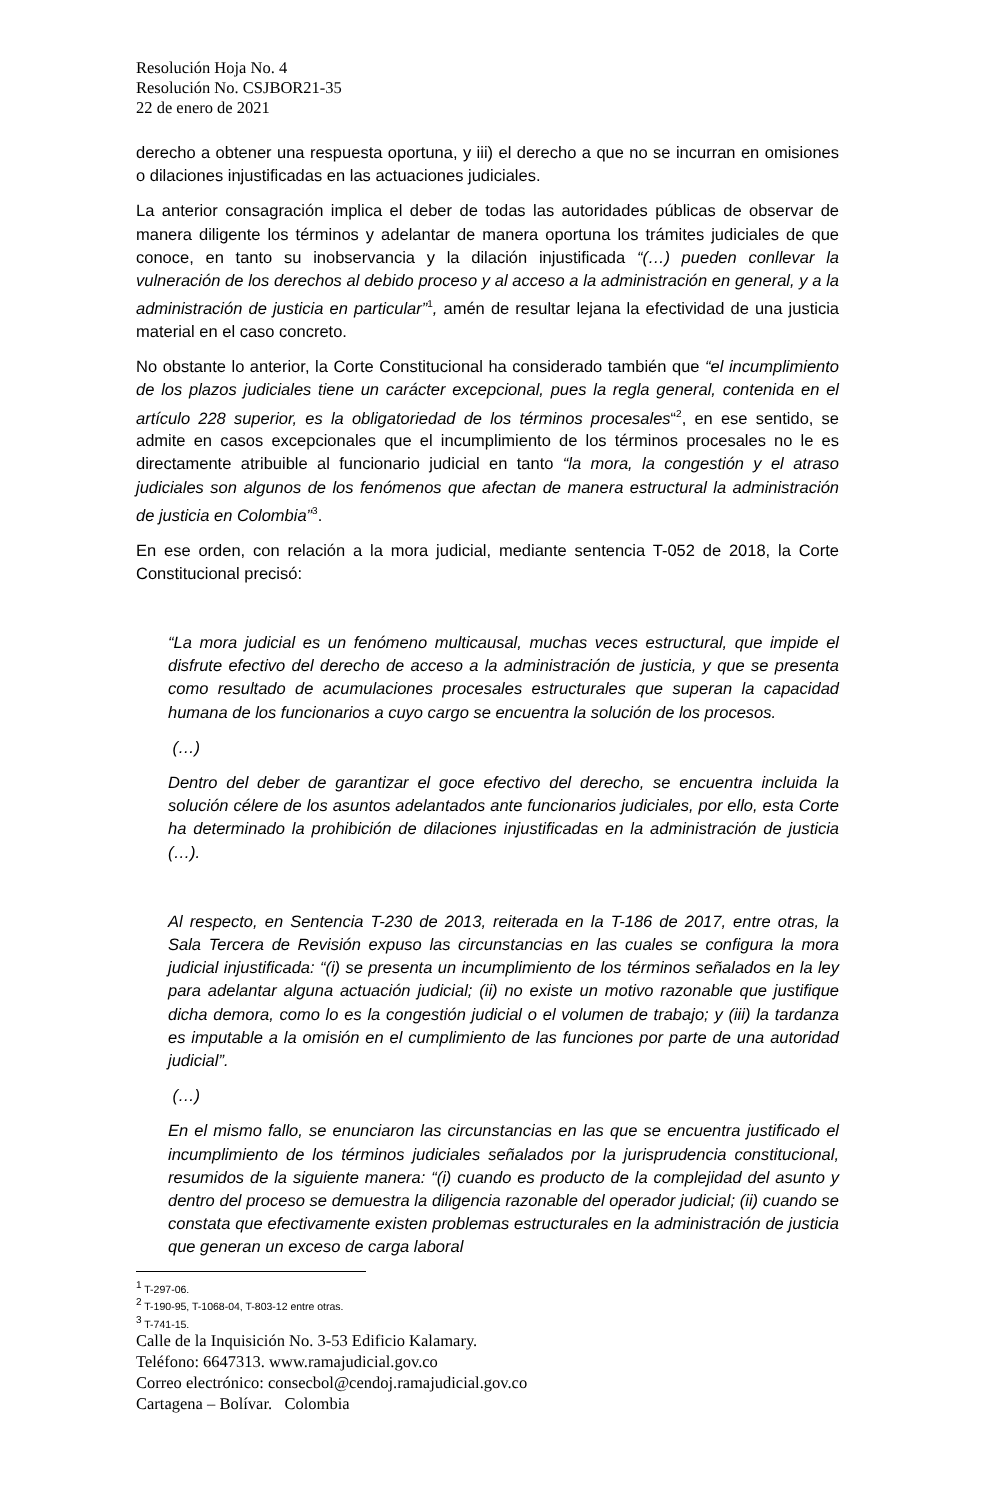Resolución Hoja No. 4
Resolución No. CSJBOR21-35
22 de enero de 2021
derecho a obtener una respuesta oportuna, y iii) el derecho a que no se incurran en omisiones o dilaciones injustificadas en las actuaciones judiciales.
La anterior consagración implica el deber de todas las autoridades públicas de observar de manera diligente los términos y adelantar de manera oportuna los trámites judiciales de que conoce, en tanto su inobservancia y la dilación injustificada “(…) pueden conllevar la vulneración de los derechos al debido proceso y al acceso a la administración en general, y a la administración de justicia en particular”<sup>1</sup>, amén de resultar lejana la efectividad de una justicia material en el caso concreto.
No obstante lo anterior, la Corte Constitucional ha considerado también que “el incumplimiento de los plazos judiciales tiene un carácter excepcional, pues la regla general, contenida en el artículo 228 superior, es la obligatoriedad de los términos procesales“<sup>2</sup>, en ese sentido, se admite en casos excepcionales que el incumplimiento de los términos procesales no le es directamente atribuible al funcionario judicial en tanto “la mora, la congestión y el atraso judiciales son algunos de los fenómenos que afectan de manera estructural la administración de justicia en Colombia”<sup>3</sup>.
En ese orden, con relación a la mora judicial, mediante sentencia T-052 de 2018, la Corte Constitucional precisó:
“La mora judicial es un fenómeno multicausal, muchas veces estructural, que impide el disfrute efectivo del derecho de acceso a la administración de justicia, y que se presenta como resultado de acumulaciones procesales estructurales que superan la capacidad humana de los funcionarios a cuyo cargo se encuentra la solución de los procesos.
(…)
Dentro del deber de garantizar el goce efectivo del derecho, se encuentra incluida la solución célere de los asuntos adelantados ante funcionarios judiciales, por ello, esta Corte ha determinado la prohibición de dilaciones injustificadas en la administración de justicia (…).
Al respecto, en Sentencia T-230 de 2013, reiterada en la T-186 de 2017, entre otras, la Sala Tercera de Revisión expuso las circunstancias en las cuales se configura la mora judicial injustificada: “(i) se presenta un incumplimiento de los términos señalados en la ley para adelantar alguna actuación judicial; (ii) no existe un motivo razonable que justifique dicha demora, como lo es la congestión judicial o el volumen de trabajo; y (iii) la tardanza es imputable a la omisión en el cumplimiento de las funciones por parte de una autoridad judicial”.
(…)
En el mismo fallo, se enunciaron las circunstancias en las que se encuentra justificado el incumplimiento de los términos judiciales señalados por la jurisprudencia constitucional, resumidos de la siguiente manera: “(i) cuando es producto de la complejidad del asunto y dentro del proceso se demuestra la diligencia razonable del operador judicial; (ii) cuando se constata que efectivamente existen problemas estructurales en la administración de justicia que generan un exceso de carga laboral
<sup>1</sup> T-297-06.
<sup>2</sup> T-190-95, T-1068-04, T-803-12 entre otras.
<sup>3</sup> T-741-15.
Calle de la Inquisición No. 3-53 Edificio Kalamary.
Teléfono: 6647313. www.ramajudicial.gov.co
Correo electrónico: consecbol@cendoj.ramajudicial.gov.co
Cartagena – Bolívar. Colombia